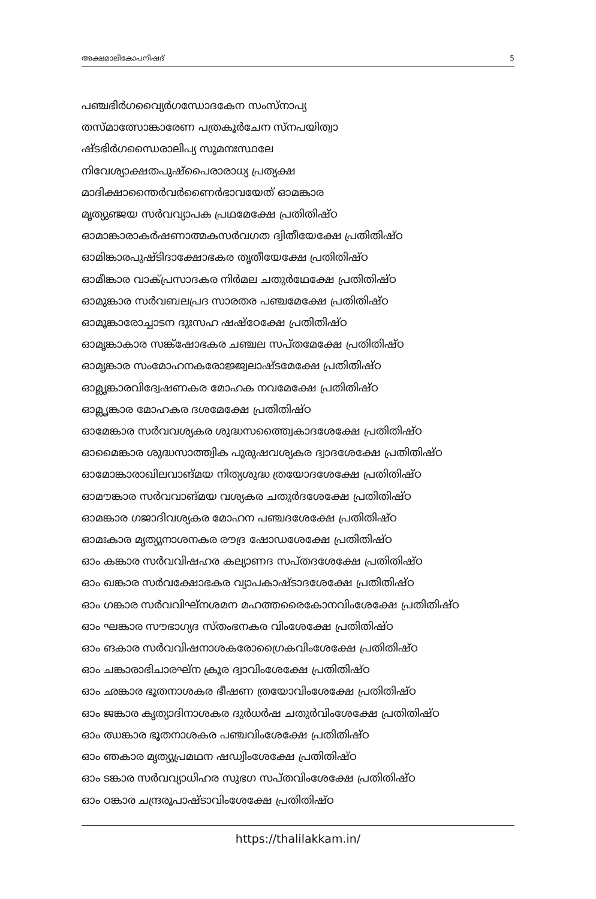അക്ഷമാലികോപനിഷദ് 5
പഞ്ചഭിർഗവ്യൈർഗന്ധോദകേന സംസ്നാപ്യ
തസ്മാത്സോങ്കാരേണ പത്രകൂർചേന സ്നപയിത്വാ
ഷ്ടഭിർഗന്ധൈരാലിപ്യ സുമനഃസ്ഥലേ
നിവേശ്യാക്ഷതപുഷ്പൈരാരാധ്യ പ്രത്യക്ഷ
മാദിക്ഷാന്തൈർവർണൈർഭാവയേത് ഓമങ്കാര
മൃത്യുഞ്ജയ സർവവ്യാപക പ്രഥമേക്ഷേ പ്രതിതിഷ്ഠ
ഓമാങ്കാരാകർഷണാത്മകസർവഗത ദ്വിതീയേക്ഷേ പ്രതിതിഷ്ഠ
ഓമിങ്കാരപുഷ്ടിദാക്ഷോഭകര തൃതീയേക്ഷേ പ്രതിതിഷ്ഠ
ഓമീങ്കാര വാക്പ്രസാദകര നിർമല ചതുർഥേക്ഷേ പ്രതിതിഷ്ഠ
ഓമുങ്കാര സർവബലപ്രദ സാരതര പഞ്ചമേക്ഷേ പ്രതിതിഷ്ഠ
ഓമൂങ്കാരോച്ചാടന ദുഃസഹ ഷഷ്ഠേക്ഷേ പ്രതിതിഷ്ഠ
ഓമൃങ്കാകാര സങ്ക്ഷോഭകര ചഞ്ചല സപ്തമേക്ഷേ പ്രതിതിഷ്ഠ
ഓമൄങ്കാര സംമോഹനകരോജ്ജ്വലാഷ്ടമേക്ഷേ പ്രതിതിഷ്ഠ
ഓമ്ലൃങ്കാരവിദ്വേഷണകര മോഹക നവമേക്ഷേ പ്രതിതിഷ്ഠ
ഓമ്ലൄങ്കാര മോഹകര ദശമേക്ഷേ പ്രതിതിഷ്ഠ
ഓമേങ്കാര സർവവശ്യകര ശുദ്ധസത്ത്വൈകാദശേക്ഷേ പ്രതിതിഷ്ഠ
ഓമൈങ്കാര ശുദ്ധസാത്ത്വിക പുരുഷവശ്യകര ദ്വാദശേക്ഷേ പ്രതിതിഷ്ഠ
ഓമോങ്കാരാഖിലവാങ്മയ നിത്യശുദ്ധ ത്രയോദശേക്ഷേ പ്രതിതിഷ്ഠ
ഓമൗങ്കാര സർവവാങ്മയ വശ്യകര ചതുർദശേക്ഷേ പ്രതിതിഷ്ഠ
ഓമങ്കാര ഗജാദിവശ്യകര മോഹന പഞ്ചദശേക്ഷേ പ്രതിതിഷ്ഠ
ഓമഃകാര മൃത്യുനാശനകര രൗദ്ര ഷോഡശേക്ഷേ പ്രതിതിഷ്ഠ
ഓം കങ്കാര സർവവിഷഹര കല്യാണദ സപ്തദശേക്ഷേ പ്രതിതിഷ്ഠ
ഓം ഖങ്കാര സർവക്ഷോഭകര വ്യാപകാഷ്ടാദശേക്ഷേ പ്രതിതിഷ്ഠ
ഓം ഗങ്കാര സർവവിഘ്നശമന മഹത്തരൈകോനവിംശേക്ഷേ പ്രതിതിഷ്ഠ
ഓം ഘങ്കാര സൗഭാഗ്യദ സ്തംഭനകര വിംശേക്ഷേ പ്രതിതിഷ്ഠ
ഓം ങകാര സർവവിഷനാശകരോഗ്രൈകവിംശേക്ഷേ പ്രതിതിഷ്ഠ
ഓം ചങ്കാരാഭിചാരഘ്ന ക്രൂര ദ്വാവിംശേക്ഷേ പ്രതിതിഷ്ഠ
ഓം ഛങ്കാര ഭൂതനാശകര ഭീഷണ ത്രയോവിംശേക്ഷേ പ്രതിതിഷ്ഠ
ഓം ജങ്കാര കൃത്യാദിനാശകര ദുർധർഷ ചതുർവിംശേക്ഷേ പ്രതിതിഷ്ഠ
ഓം ഝങ്കാര ഭൂതനാശകര പഞ്ചവിംശേക്ഷേ പ്രതിതിഷ്ഠ
ഓം ഞകാര മൃത്യുപ്രമഥന ഷഡ്വിംശേക്ഷേ പ്രതിതിഷ്ഠ
ഓം ടങ്കാര സർവവ്യാധിഹര സുഭഗ സപ്തവിംശേക്ഷേ പ്രതിതിഷ്ഠ
ഓം ഠങ്കാര ചന്ദ്രരൂപാഷ്ടാവിംശേക്ഷേ പ്രതിതിഷ്ഠ
https://thalilakkam.in/